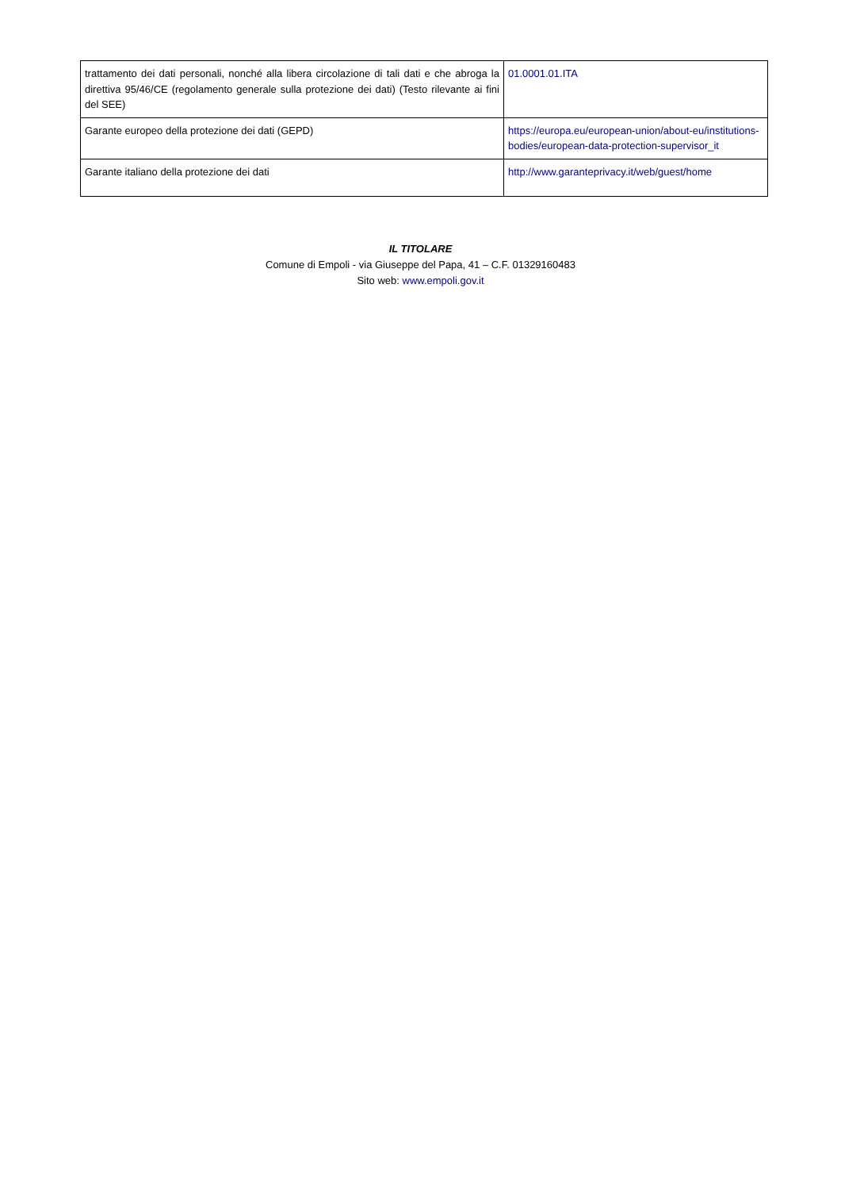| trattamento dei dati personali, nonché alla libera circolazione di tali dati e che abroga la direttiva 95/46/CE (regolamento generale sulla protezione dei dati) (Testo rilevante ai fini del SEE) | 01.0001.01.ITA |
| Garante europeo della protezione dei dati (GEPD) | https://europa.eu/european-union/about-eu/institutions-bodies/european-data-protection-supervisor_it |
| Garante italiano della protezione dei dati | http://www.garanteprivacy.it/web/guest/home |
IL TITOLARE
Comune di Empoli - via Giuseppe del Papa, 41 – C.F. 01329160483
Sito web: www.empoli.gov.it